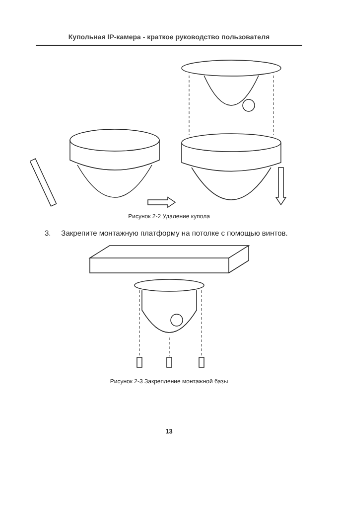Купольная IP-камера - краткое руководство пользователя
Рисунок 2-2 Удаление купола
3. Закрепите монтажную платформу на потолке с помощью винтов.
Рисунок 2-3 Закрепление монтажной базы
13